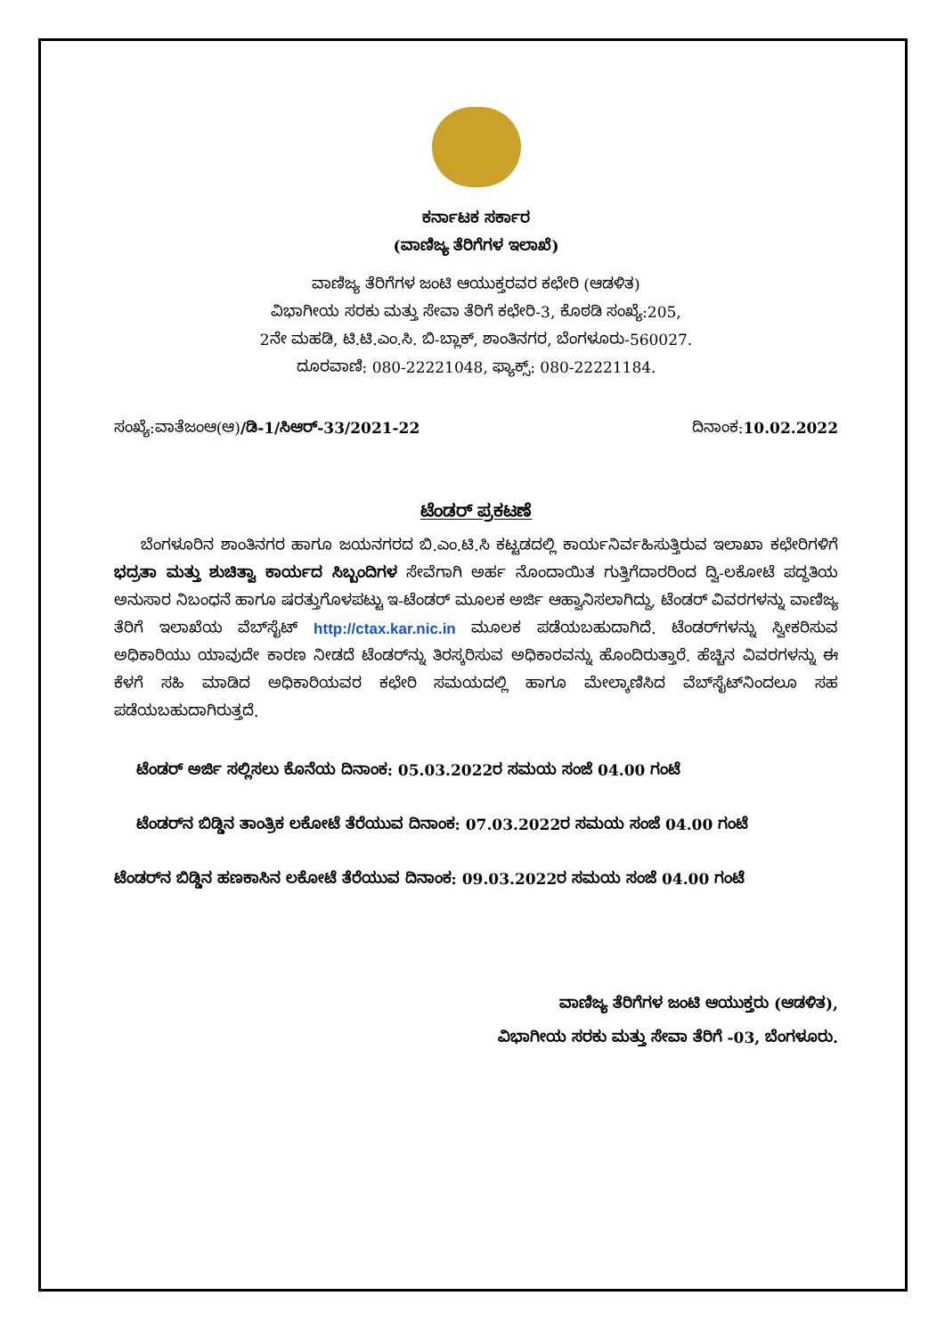ಕರ್ನಾಟಕ ಸರ್ಕಾರ
(ವಾಣಿಜ್ಯ ತೆರಿಗೆಗಳ ಇಲಾಖೆ)
ವಾಣಿಜ್ಯ ತೆರಿಗೆಗಳ ಜಂಟಿ ಆಯುಕ್ತರವರ ಕಛೇರಿ (ಆಡಳಿತ)
ವಿಭಾಗೀಯ ಸರಕು ಮತ್ತು ಸೇವಾ ತೆರಿಗೆ ಕಛೇರಿ-3, ಕೊಠಡಿ ಸಂಖ್ಯೆ:205,
2ನೇ ಮಹಡಿ, ಟಿ.ಟಿ.ಎಂ.ಸಿ. ಬಿ-ಬ್ಲಾಕ್, ಶಾಂತಿನಗರ, ಬೆಂಗಳೂರು-560027.
ದೂರವಾಣಿ: 080-22221048, ಫ್ಯಾಕ್ಸ್: 080-22221184.
ಸಂಖ್ಯೆ:ವಾತೆಜಂಆ(ಆ)/ಡಿ-1/ಸಿಆರ್-33/2021-22 ದಿನಾಂಕ:10.02.2022
ಟೆಂಡರ್ ಪ್ರಕಟಣೆ
ಬೆಂಗಳೂರಿನ ಶಾಂತಿನಗರ ಹಾಗೂ ಜಯನಗರದ ಬಿ.ಎಂ.ಟಿ.ಸಿ ಕಟ್ಟಡದಲ್ಲಿ ಕಾರ್ಯನಿರ್ವಹಿಸುತ್ತಿರುವ ಇಲಾಖಾ ಕಛೇರಿಗಳಿಗೆ ಭದ್ರತಾ ಮತ್ತು ಶುಚಿತ್ವಾ ಕಾರ್ಯದ ಸಿಬ್ಬಂದಿಗಳ ಸೇವೆಗಾಗಿ ಅರ್ಹ ನೊಂದಾಯಿತ ಗುತ್ತಿಗೆದಾರರಿಂದ ದ್ವಿ-ಲಕೋಟೆ ಪದ್ಧತಿಯ ಅನುಸಾರ ನಿಬಂಧನೆ ಹಾಗೂ ಷರತ್ತುಗೊಳಪಟ್ಟು ಇ-ಟೆಂಡರ್ ಮೂಲಕ ಅರ್ಜಿ ಆಹ್ವಾನಿಸಲಾಗಿದ್ದು, ಟೆಂಡರ್ ವಿವರಗಳನ್ನು ವಾಣಿಜ್ಯ ತೆರಿಗೆ ಇಲಾಖೆಯ ವೆಬ್‌ಸೈಟ್ http://ctax.kar.nic.in ಮೂಲಕ ಪಡೆಯಬಹುದಾಗಿದೆ. ಟೆಂಡರ್‌ಗಳನ್ನು ಸ್ವೀಕರಿಸುವ ಅಧಿಕಾರಿಯು ಯಾವುದೇ ಕಾರಣ ನೀಡದೆ ಟೆಂಡರ್‌ನ್ನು ತಿರಸ್ಕರಿಸುವ ಅಧಿಕಾರವನ್ನು ಹೊಂದಿರುತ್ತಾರೆ. ಹೆಚ್ಚಿನ ವಿವರಗಳನ್ನು ಈ ಕೆಳಗೆ ಸಹಿ ಮಾಡಿದ ಅಧಿಕಾರಿಯವರ ಕಛೇರಿ ಸಮಯದಲ್ಲಿ ಹಾಗೂ ಮೇಲ್ಕಾಣಿಸಿದ ವೆಬ್‌ಸೈಟ್‌ನಿಂದಲೂ ಸಹ ಪಡೆಯಬಹುದಾಗಿರುತ್ತದೆ.
ಟೆಂಡರ್ ಅರ್ಜಿ ಸಲ್ಲಿಸಲು ಕೊನೆಯ ದಿನಾಂಕ: 05.03.2022ರ ಸಮಯ ಸಂಜೆ 04.00 ಗಂಟೆ
ಟೆಂಡರ್‌ನ ಬಿಡ್ಡಿನ ತಾಂತ್ರಿಕ ಲಕೋಟೆ ತೆರೆಯುವ ದಿನಾಂಕ: 07.03.2022ರ ಸಮಯ ಸಂಜೆ 04.00 ಗಂಟೆ
ಟೆಂಡರ್‌ನ ಬಿಡ್ಡಿನ ಹಣಕಾಸಿನ ಲಕೋಟೆ ತೆರೆಯುವ ದಿನಾಂಕ: 09.03.2022ರ ಸಮಯ ಸಂಜೆ 04.00 ಗಂಟೆ
ವಾಣಿಜ್ಯ ತೆರಿಗೆಗಳ ಜಂಟಿ ಆಯುಕ್ತರು (ಆಡಳಿತ),
ವಿಭಾಗೀಯ ಸರಕು ಮತ್ತು ಸೇವಾ ತೆರಿಗೆ -03, ಬೆಂಗಳೂರು.